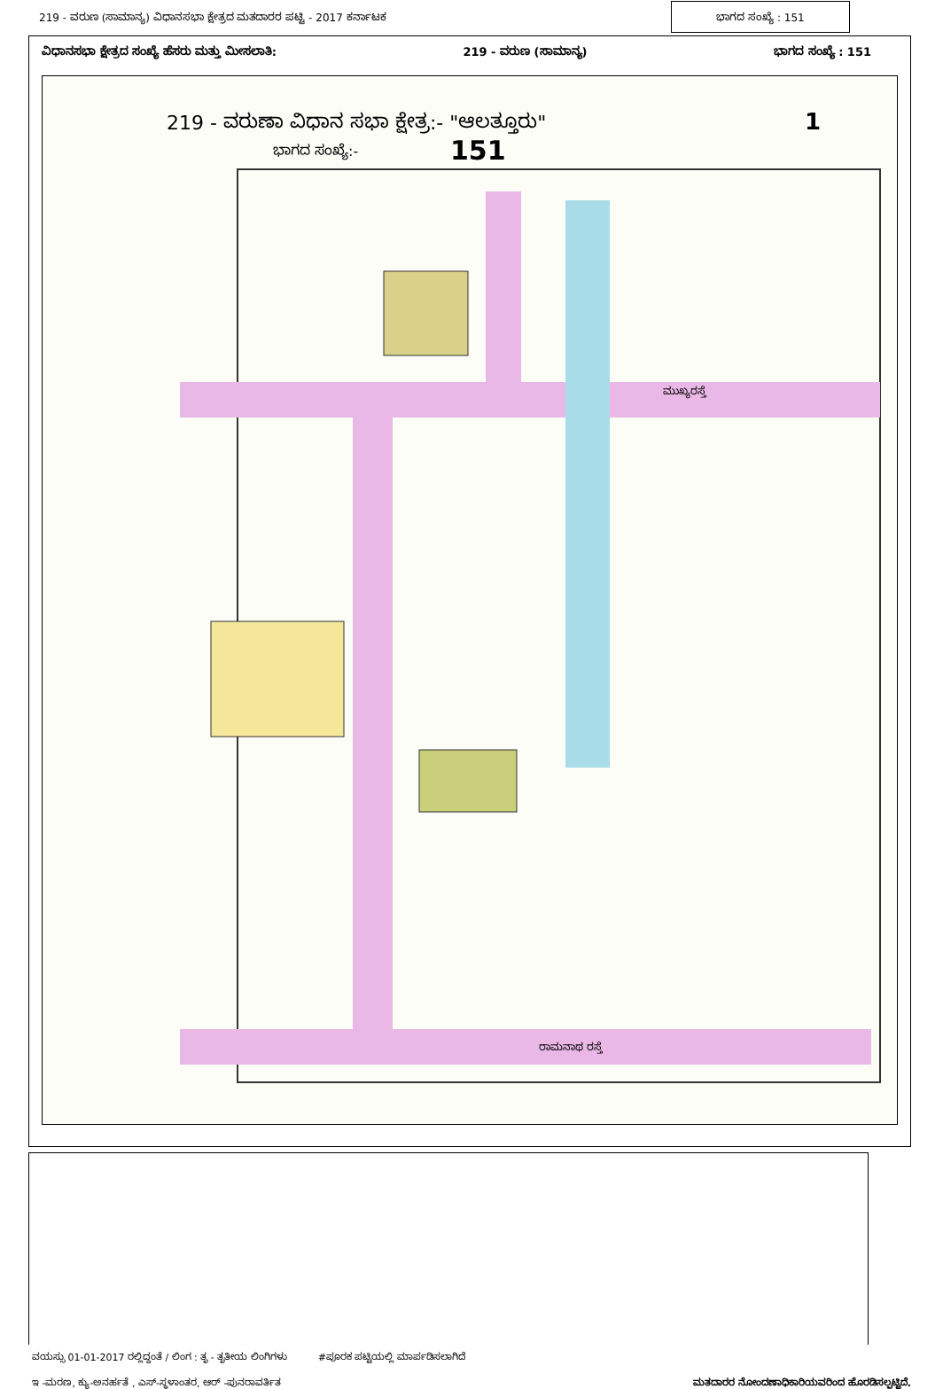219 - ವರುಣ (ಸಾಮಾನ್ಯ) ವಿಧಾನಸಭಾ ಕ್ಷೇತ್ರದ ಮತದಾರರ ಪಟ್ಟಿ - 2017 ಕರ್ನಾಟಕ
ಭಾಗದ ಸಂಖ್ಯೆ : 151
ವಿಧಾನಸಭಾ ಕ್ಷೇತ್ರದ ಸಂಖ್ಯೆ ಹೆಸರು ಮತ್ತು ಮೀಸಲಾತಿ: 219 - ವರುಣ (ಸಾಮಾನ್ಯ) ಭಾಗದ ಸಂಖ್ಯೆ : 151
219 - ವರುಣಾ ವಿಧಾನ ಸಭಾ ಕ್ಷೇತ್ರ:- "ಆಲತ್ತೂರು"
1
ಭಾಗದ ಸಂಖ್ಯೆ:-
151
ಮುಖ್ಯರಸ್ತೆ
ರಾಮನಾಥ ರಸ್ತೆ
ವಯಸ್ಸು 01-01-2017 ರಲ್ಲಿದ್ದಂತೆ / ಲಿಂಗ : ತೃ - ತೃತೀಯ ಲಿಂಗಿಗಳು #ಪೂರಕ ಪಟ್ಟಿಯಲ್ಲಿ ಮಾರ್ಪಡಿಸಲಾಗಿದೆ
ಇ -ಮರಣ, ಕ್ಯು-ಅನರ್ಹತೆ , ಎಸ್-ಸ್ಥಳಾಂತರ, ಆರ್ -ಪುನರಾವರ್ತಿತ ಮತದಾರರ ನೋಂದಣಾಧಿಕಾರಿಯವರಿಂದ ಹೊರಡಿಸಲ್ಪಟ್ಟಿದೆ.